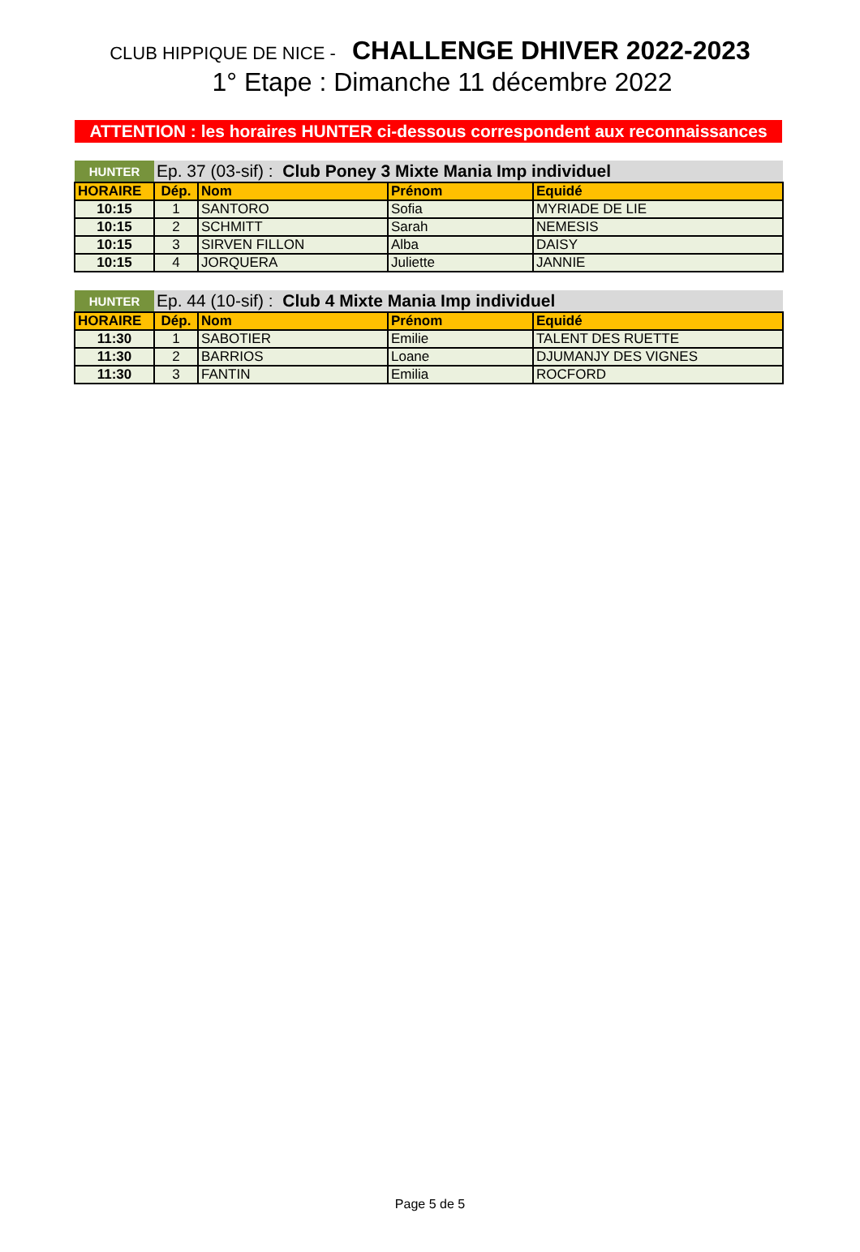CLUB HIPPIQUE DE NICE - CHALLENGE DHIVER 2022-2023
1° Etape : Dimanche 11 décembre 2022
ATTENTION : les horaires HUNTER ci-dessous correspondent aux reconnaissances
| HUNTER | Ep. 37 (03-sif) : Club Poney 3 Mixte Mania Imp individuel | | | |
| HORAIRE | Dép. | Nom | Prénom | Equidé |
| 10:15 | 1 | SANTORO | Sofia | MYRIADE DE LIE |
| 10:15 | 2 | SCHMITT | Sarah | NEMESIS |
| 10:15 | 3 | SIRVEN FILLON | Alba | DAISY |
| 10:15 | 4 | JORQUERA | Juliette | JANNIE |
| HUNTER | Ep. 44 (10-sif) : Club 4 Mixte Mania Imp individuel | | | |
| HORAIRE | Dép. | Nom | Prénom | Equidé |
| 11:30 | 1 | SABOTIER | Emilie | TALENT DES RUETTE |
| 11:30 | 2 | BARRIOS | Loane | DJUMANJY DES VIGNES |
| 11:30 | 3 | FANTIN | Emilia | ROCFORD |
Page 5 de 5